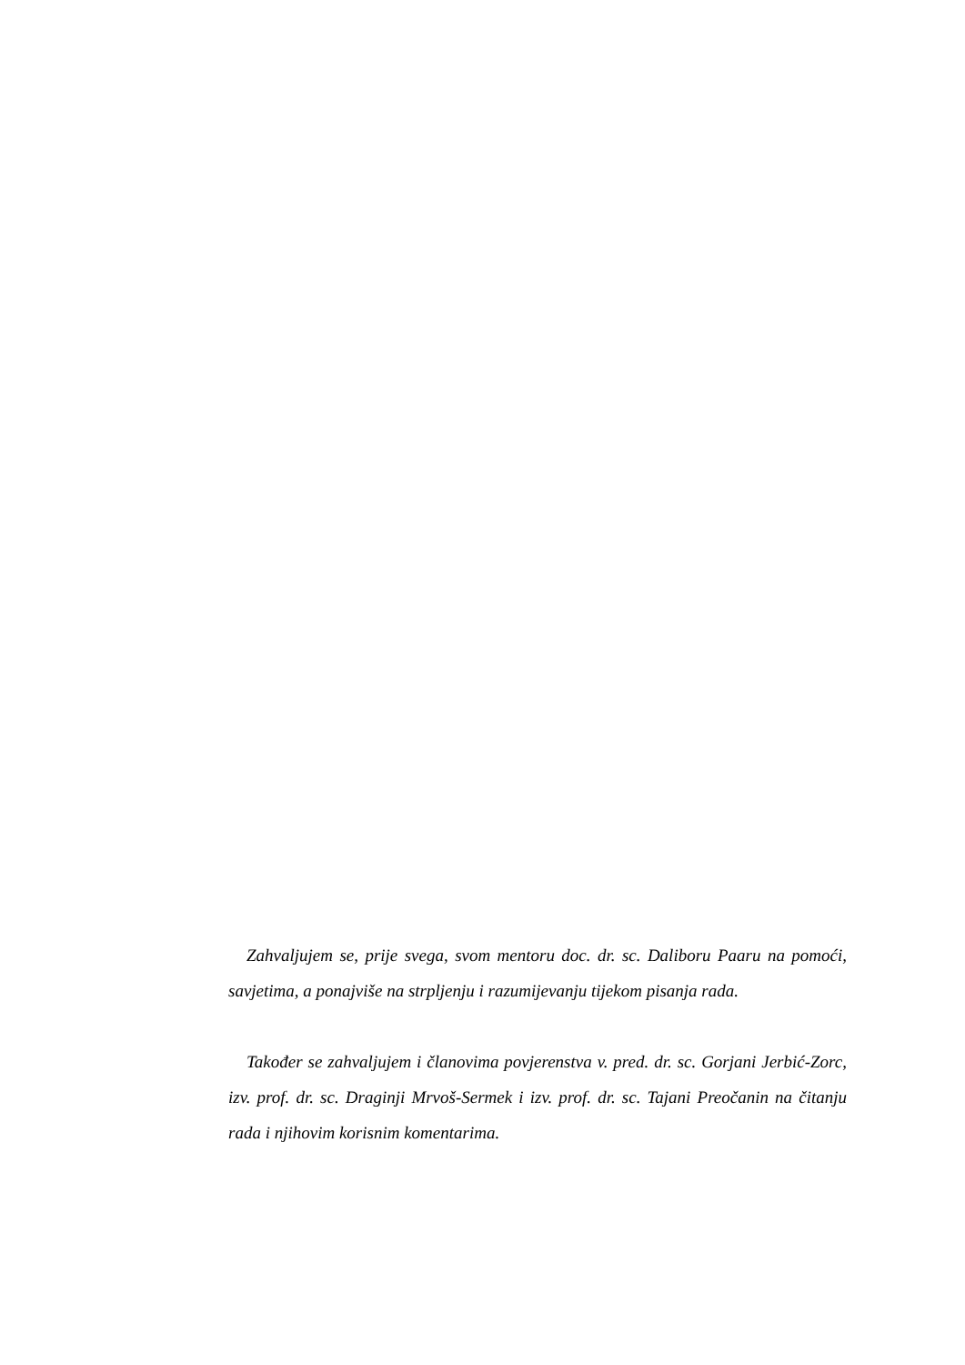Zahvaljujem se, prije svega, svom mentoru doc. dr. sc. Daliboru Paaru na pomoći, savjetima, a ponajviše na strpljenju i razumijevanju tijekom pisanja rada.
Također se zahvaljujem i članovima povjerenstva v. pred. dr. sc. Gorjani Jerbić-Zorc, izv. prof. dr. sc. Draginji Mrvoš-Sermek i izv. prof. dr. sc. Tajani Preočanin na čitanju rada i njihovim korisnim komentarima.